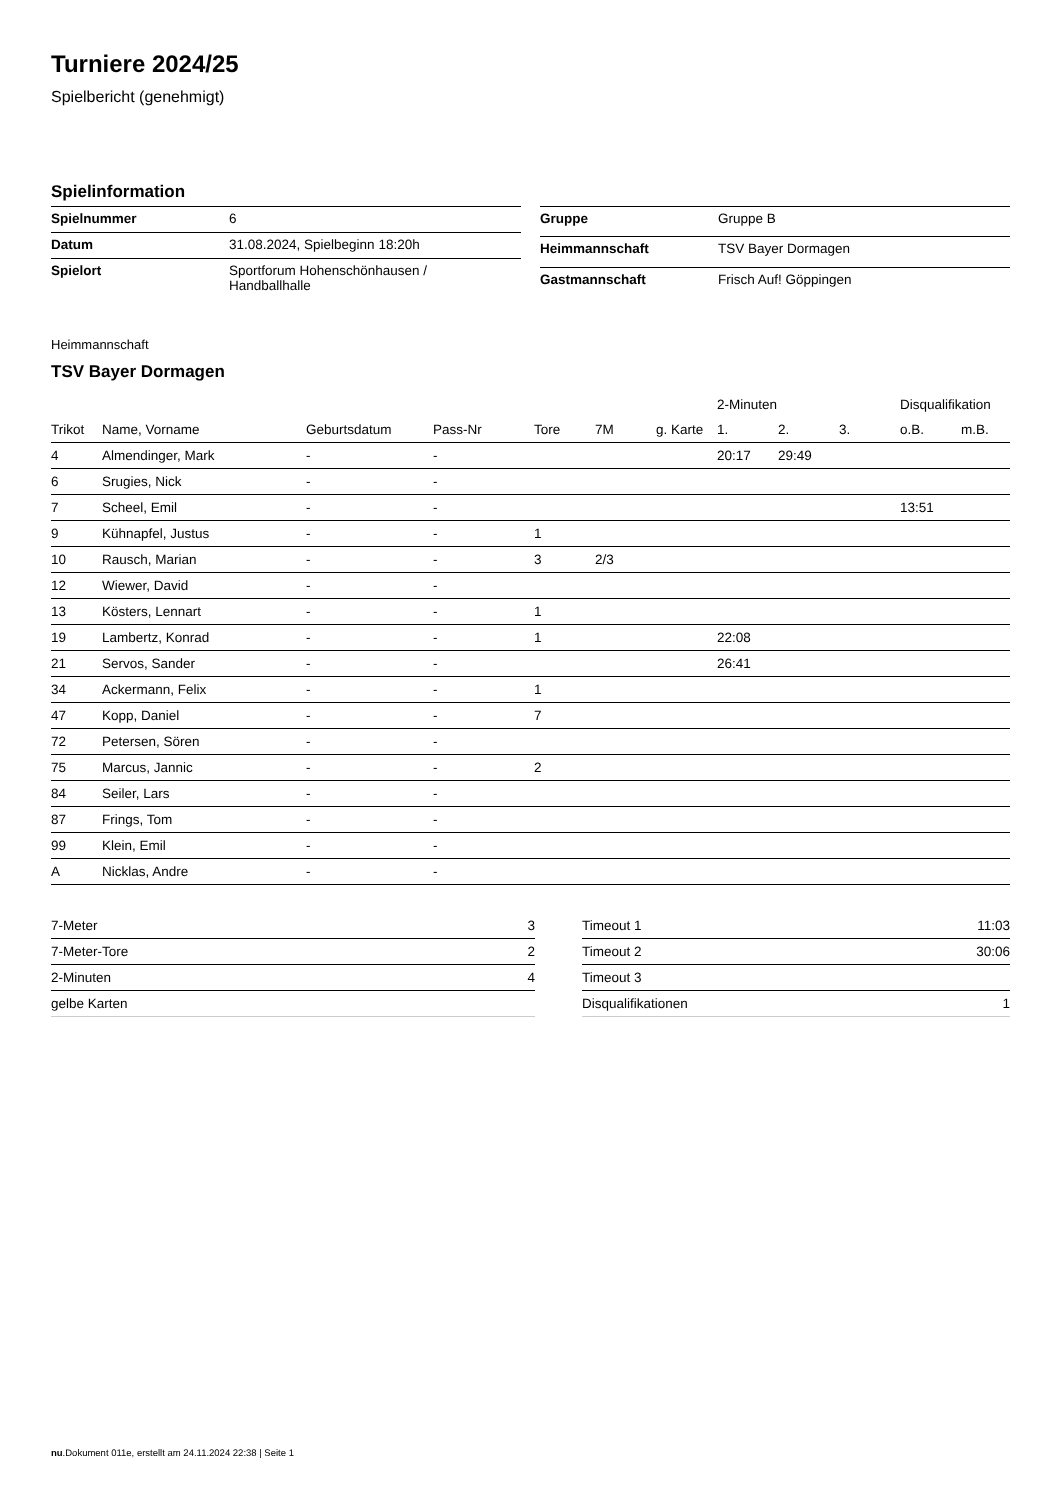Turniere 2024/25
Spielbericht (genehmigt)
Spielinformation
| Spielnummer | 6 |
| Datum | 31.08.2024, Spielbeginn 18:20h |
| Spielort | Sportforum Hohenschönhausen / Handballhalle |
| Gruppe | Gruppe B |
| Heimmannschaft | TSV Bayer Dormagen |
| Gastmannschaft | Frisch Auf! Göppingen |
Heimmannschaft
TSV Bayer Dormagen
| | | | | | | | 2-Minuten | | | Disqualifikation | |
| --- | --- | --- | --- | --- | --- | --- | --- | --- | --- | --- | --- |
| Trikot | Name, Vorname | Geburtsdatum | Pass-Nr | Tore | 7M | g. Karte | 1. | 2. | 3. | o.B. | m.B. |
| 4 | Almendinger, Mark | - | - | | | | 20:17 | 29:49 | | | |
| 6 | Srugies, Nick | - | - | | | | | | | | |
| 7 | Scheel, Emil | - | - | | | | | | | 13:51 | |
| 9 | Kühnapfel, Justus | - | - | 1 | | | | | | | |
| 10 | Rausch, Marian | - | - | 3 | 2/3 | | | | | | |
| 12 | Wiewer, David | - | - | | | | | | | | |
| 13 | Kösters, Lennart | - | - | 1 | | | | | | | |
| 19 | Lambertz, Konrad | - | - | 1 | | | 22:08 | | | | |
| 21 | Servos, Sander | - | - | | | | 26:41 | | | | |
| 34 | Ackermann, Felix | - | - | 1 | | | | | | | |
| 47 | Kopp, Daniel | - | - | 7 | | | | | | | |
| 72 | Petersen, Sören | - | - | | | | | | | | |
| 75 | Marcus, Jannic | - | - | 2 | | | | | | | |
| 84 | Seiler, Lars | - | - | | | | | | | | |
| 87 | Frings, Tom | - | - | | | | | | | | |
| 99 | Klein, Emil | - | - | | | | | | | | |
| A | Nicklas, Andre | - | - | | | | | | | | |
| 7-Meter | 3 |
| 7-Meter-Tore | 2 |
| 2-Minuten | 4 |
| gelbe Karten | |
| Timeout 1 | 11:03 |
| Timeout 2 | 30:06 |
| Timeout 3 | |
| Disqualifikationen | 1 |
nu.Dokument 011e, erstellt am 24.11.2024 22:38 | Seite 1